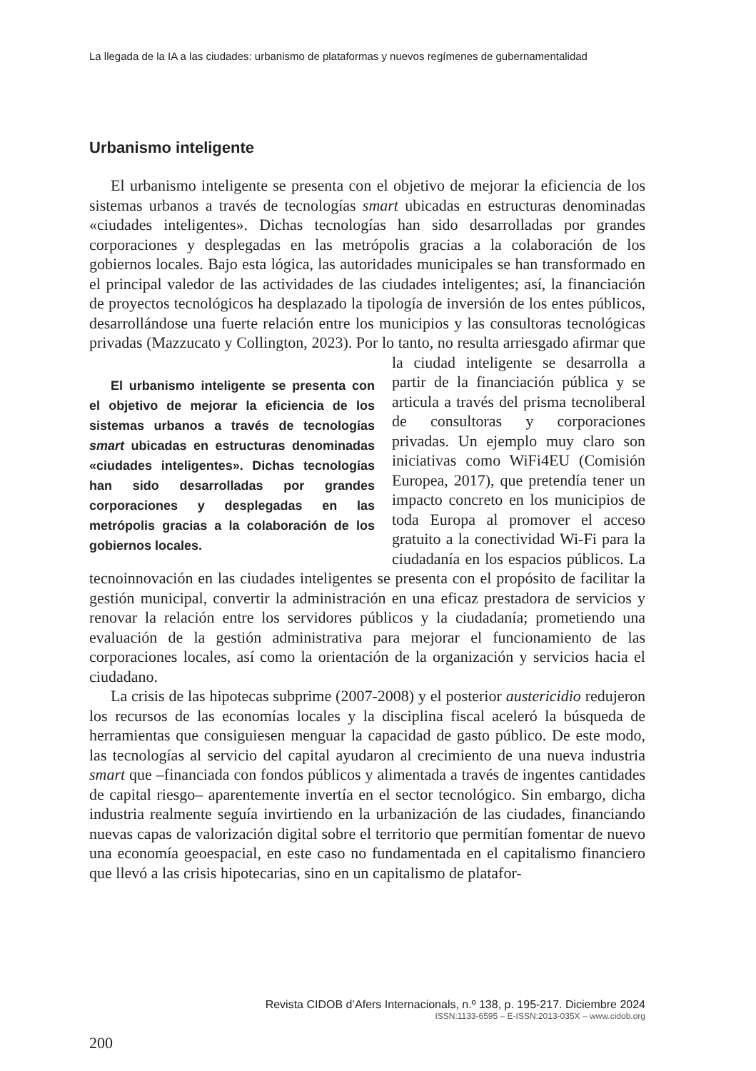La llegada de la IA a las ciudades: urbanismo de plataformas y nuevos regímenes de gubernamentalidad
Urbanismo inteligente
El urbanismo inteligente se presenta con el objetivo de mejorar la eficiencia de los sistemas urbanos a través de tecnologías smart ubicadas en estructuras denominadas «ciudades inteligentes». Dichas tecnologías han sido desarrolladas por grandes corporaciones y desplegadas en las metrópolis gracias a la colaboración de los gobiernos locales. Bajo esta lógica, las autoridades municipales se han transformado en el principal valedor de las actividades de las ciudades inteligentes; así, la financiación de proyectos tecnológicos ha desplazado la tipología de inversión de los entes públicos, desarrollándose una fuerte relación entre los municipios y las consultoras tecnológicas privadas (Mazzucato y Collington, 2023). Por lo tanto, no resulta arriesgado afirmar que la ciudad inteligente se desarrolla El urbanismo inteligente se presenta con el objetivo de mejorar la eficiencia de los sistemas urbanos a través de tecnologías smart ubicadas en estructuras denominadas «ciudades inteligentes». Dichas tecnologías han sido desarrolladas por grandes corporaciones y desplegadas en las metrópolis gracias a la colaboración de los gobiernos locales. a partir de la financiación pública y se articula a través del prisma tecnoliberal de consultoras y corporaciones privadas. Un ejemplo muy claro son iniciativas como WiFi4EU (Comisión Europea, 2017), que pretendía tener un impacto concreto en los municipios de toda Europa al promover el acceso gratuito a la conectividad Wi-Fi para la ciudadanía en los espacios públicos. La tecnoinnovación en las ciudades inteligentes se presenta con el propósito de facilitar la gestión municipal, convertir la administración en una eficaz prestadora de servicios y renovar la relación entre los servidores públicos y la ciudadanía; prometiendo una evaluación de la gestión administrativa para mejorar el funcionamiento de las corporaciones locales, así como la orientación de la organización y servicios hacia el ciudadano.
La crisis de las hipotecas subprime (2007-2008) y el posterior austericidio redujeron los recursos de las economías locales y la disciplina fiscal aceleró la búsqueda de herramientas que consiguiesen menguar la capacidad de gasto público. De este modo, las tecnologías al servicio del capital ayudaron al crecimiento de una nueva industria smart que –financiada con fondos públicos y alimentada a través de ingentes cantidades de capital riesgo– aparentemente invertía en el sector tecnológico. Sin embargo, dicha industria realmente seguía invirtiendo en la urbanización de las ciudades, financiando nuevas capas de valorización digital sobre el territorio que permitían fomentar de nuevo una economía geoespacial, en este caso no fundamentada en el capitalismo financiero que llevó a las crisis hipotecarias, sino en un capitalismo de platafor-
Revista CIDOB d’Afers Internacionals, n.º 138, p. 195-217. Diciembre 2024
ISSN:1133-6595 – E-ISSN:2013-035X – www.cidob.org
200